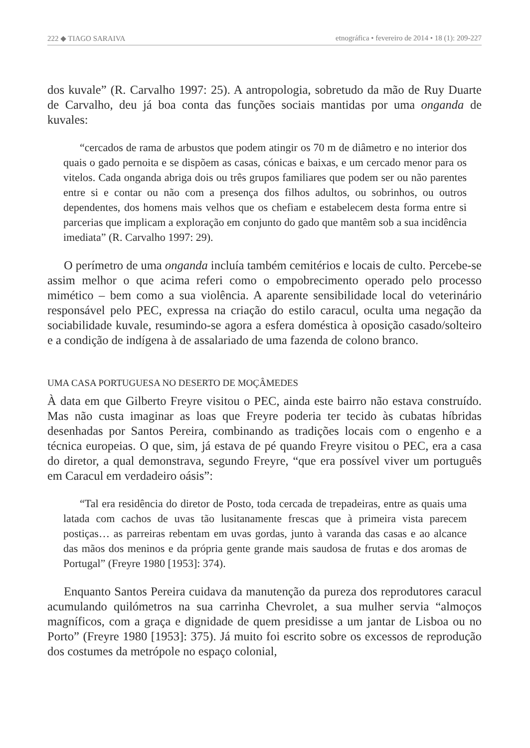222 ◆ TIAGO SARAIVA etnográfica • fevereiro de 2014 • 18 (1): 209-227
dos kuvale” (R. Carvalho 1997: 25). A antropologia, sobretudo da mão de Ruy Duarte de Carvalho, deu já boa conta das funções sociais mantidas por uma onganda de kuvales:
“cercados de rama de arbustos que podem atingir os 70 m de diâmetro e no interior dos quais o gado pernoita e se dispõem as casas, cónicas e baixas, e um cercado menor para os vitelos. Cada onganda abriga dois ou três grupos familiares que podem ser ou não parentes entre si e contar ou não com a presença dos filhos adultos, ou sobrinhos, ou outros dependentes, dos homens mais velhos que os chefiam e estabelecem desta forma entre si parcerias que implicam a exploração em conjunto do gado que mantêm sob a sua incidência imediata” (R. Carvalho 1997: 29).
O perímetro de uma onganda incluía também cemitérios e locais de culto. Percebe-se assim melhor o que acima referi como o empobrecimento operado pelo processo mimético – bem como a sua violência. A aparente sensibilidade local do veterinário responsável pelo PEC, expressa na criação do estilo caracul, oculta uma negação da sociabilidade kuvale, resumindo-se agora a esfera doméstica à oposição casado/solteiro e a condição de indígena à de assalariado de uma fazenda de colono branco.
UMA CASA PORTUGUESA NO DESERTO DE MOÇÂMEDES
À data em que Gilberto Freyre visitou o PEC, ainda este bairro não estava construído. Mas não custa imaginar as loas que Freyre poderia ter tecido às cubatas híbridas desenhadas por Santos Pereira, combinando as tradições locais com o engenho e a técnica europeias. O que, sim, já estava de pé quando Freyre visitou o PEC, era a casa do diretor, a qual demonstrava, segundo Freyre, “que era possível viver um português em Caracul em verdadeiro oásis”:
“Tal era residência do diretor de Posto, toda cercada de trepadeiras, entre as quais uma latada com cachos de uvas tão lusitanamente frescas que à primeira vista parecem postiças… as parreiras rebentam em uvas gordas, junto à varanda das casas e ao alcance das mãos dos meninos e da própria gente grande mais saudosa de frutas e dos aromas de Portugal” (Freyre 1980 [1953]: 374).
Enquanto Santos Pereira cuidava da manutenção da pureza dos reprodutores caracul acumulando quilómetros na sua carrinha Chevrolet, a sua mulher servia “almoços magníficos, com a graça e dignidade de quem presidisse a um jantar de Lisboa ou no Porto” (Freyre 1980 [1953]: 375). Já muito foi escrito sobre os excessos de reprodução dos costumes da metrópole no espaço colonial,